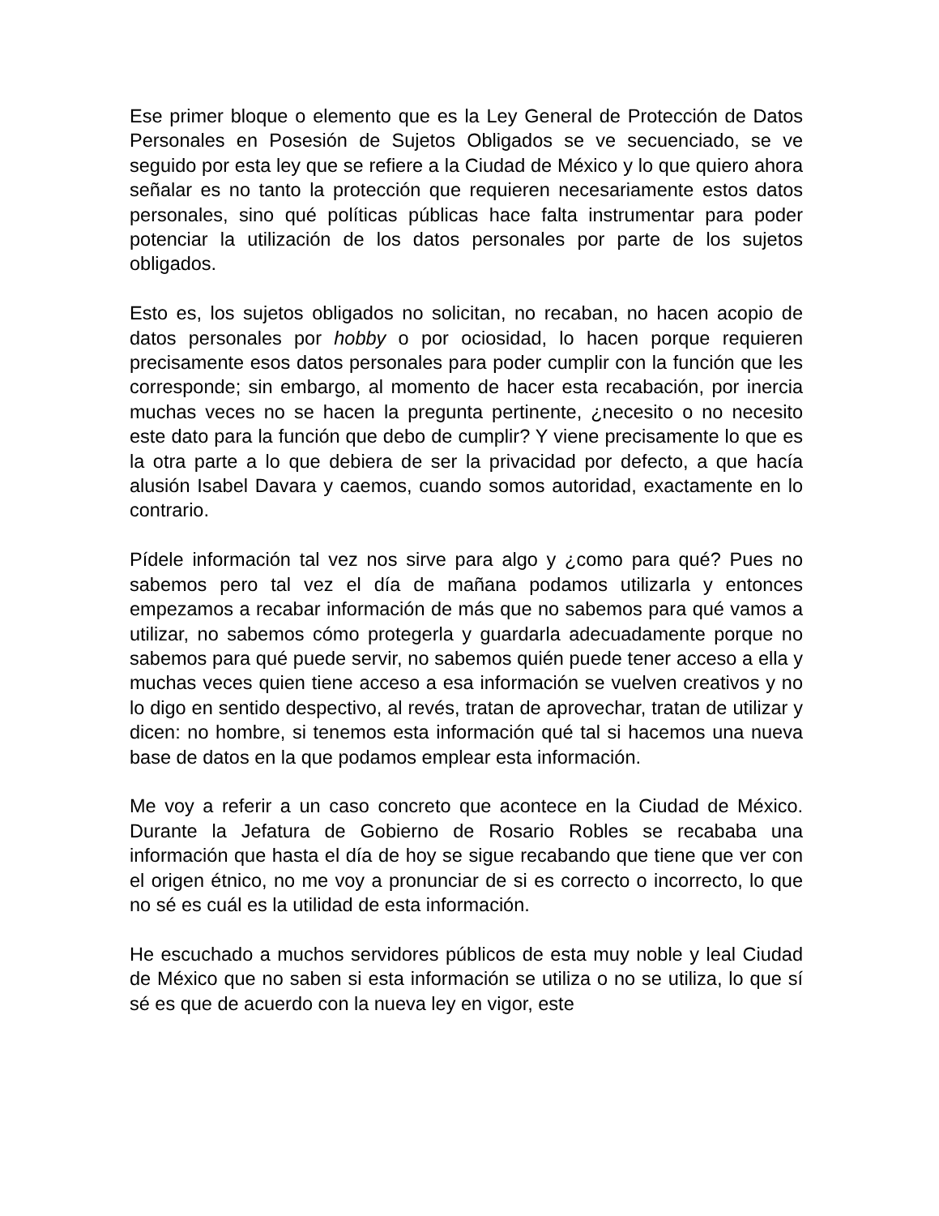Ese primer bloque o elemento que es la Ley General de Protección de Datos Personales en Posesión de Sujetos Obligados se ve secuenciado, se ve seguido por esta ley que se refiere a la Ciudad de México y lo que quiero ahora señalar es no tanto la protección que requieren necesariamente estos datos personales, sino qué políticas públicas hace falta instrumentar para poder potenciar la utilización de los datos personales por parte de los sujetos obligados.
Esto es, los sujetos obligados no solicitan, no recaban, no hacen acopio de datos personales por hobby o por ociosidad, lo hacen porque requieren precisamente esos datos personales para poder cumplir con la función que les corresponde; sin embargo, al momento de hacer esta recabación, por inercia muchas veces no se hacen la pregunta pertinente, ¿necesito o no necesito este dato para la función que debo de cumplir? Y viene precisamente lo que es la otra parte a lo que debiera de ser la privacidad por defecto, a que hacía alusión Isabel Davara y caemos, cuando somos autoridad, exactamente en lo contrario.
Pídele información tal vez nos sirve para algo y ¿como para qué? Pues no sabemos pero tal vez el día de mañana podamos utilizarla y entonces empezamos a recabar información de más que no sabemos para qué vamos a utilizar, no sabemos cómo protegerla y guardarla adecuadamente porque no sabemos para qué puede servir, no sabemos quién puede tener acceso a ella y muchas veces quien tiene acceso a esa información se vuelven creativos y no lo digo en sentido despectivo, al revés, tratan de aprovechar, tratan de utilizar y dicen: no hombre, si tenemos esta información qué tal si hacemos una nueva base de datos en la que podamos emplear esta información.
Me voy a referir a un caso concreto que acontece en la Ciudad de México. Durante la Jefatura de Gobierno de Rosario Robles se recababa una información que hasta el día de hoy se sigue recabando que tiene que ver con el origen étnico, no me voy a pronunciar de si es correcto o incorrecto, lo que no sé es cuál es la utilidad de esta información.
He escuchado a muchos servidores públicos de esta muy noble y leal Ciudad de México que no saben si esta información se utiliza o no se utiliza, lo que sí sé es que de acuerdo con la nueva ley en vigor, este